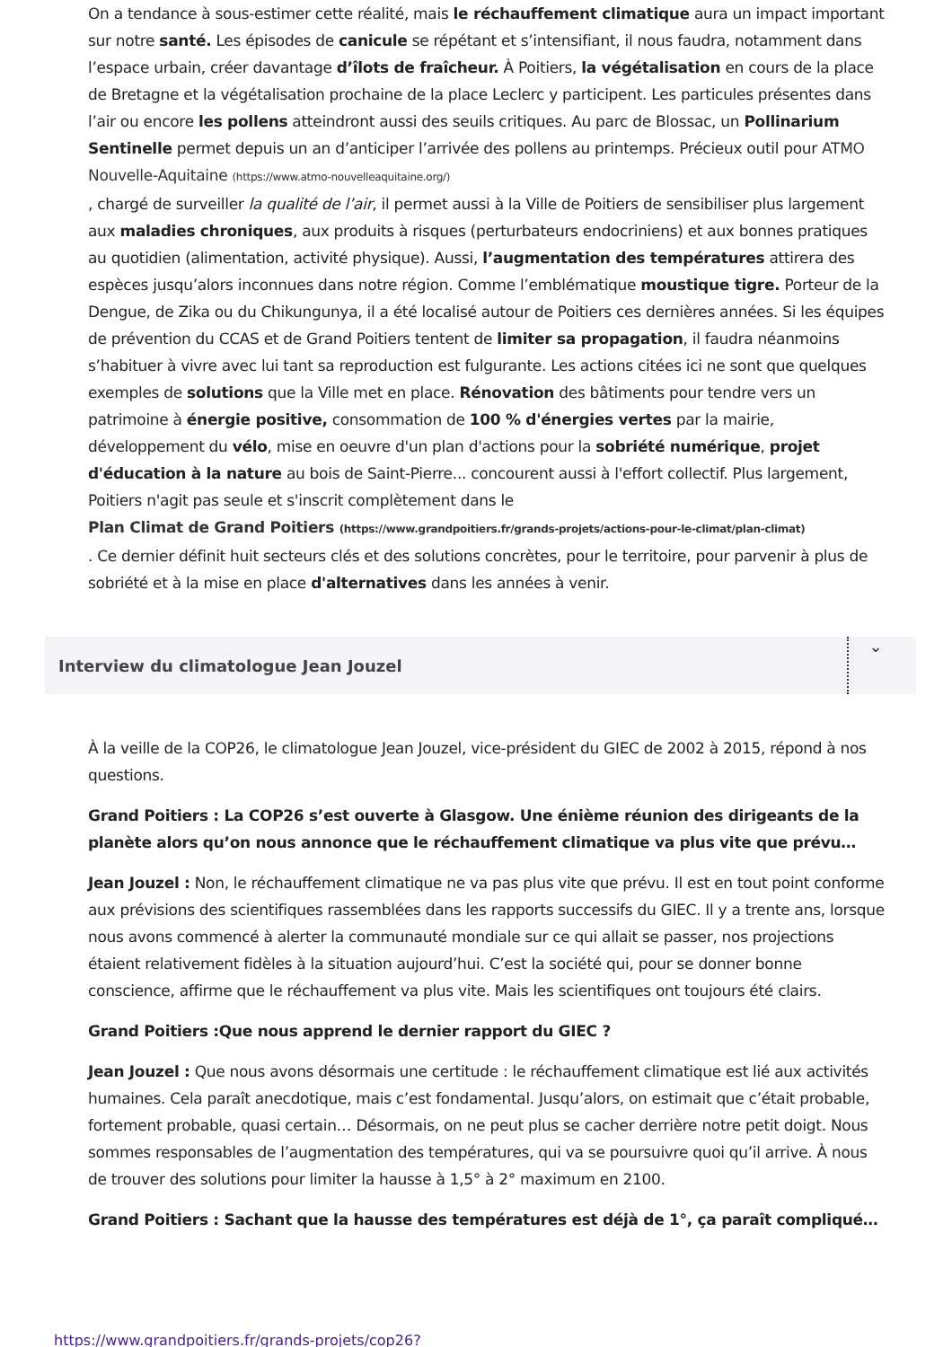On a tendance à sous-estimer cette réalité, mais le réchauffement climatique aura un impact important sur notre santé. Les épisodes de canicule se répétant et s’intensifiant, il nous faudra, notamment dans l’espace urbain, créer davantage d’îlots de fraîcheur. À Poitiers, la végétalisation en cours de la place de Bretagne et la végétalisation prochaine de la place Leclerc y participent. Les particules présentes dans l’air ou encore les pollens atteindront aussi des seuils critiques. Au parc de Blossac, un Pollinarium Sentinelle permet depuis un an d’anticiper l’arrivée des pollens au printemps. Précieux outil pour ATMO Nouvelle-Aquitaine (https://www.atmo-nouvelleaquitaine.org/)
, chargé de surveiller la qualité de l’air, il permet aussi à la Ville de Poitiers de sensibiliser plus largement aux maladies chroniques, aux produits à risques (perturbateurs endocriniens) et aux bonnes pratiques au quotidien (alimentation, activité physique). Aussi, l’augmentation des températures attirera des espèces jusqu’alors inconnues dans notre région. Comme l’emblématique moustique tigre. Porteur de la Dengue, de Zika ou du Chikungunya, il a été localisé autour de Poitiers ces dernières années. Si les équipes de prévention du CCAS et de Grand Poitiers tentent de limiter sa propagation, il faudra néanmoins s’habituer à vivre avec lui tant sa reproduction est fulgurante. Les actions citées ici ne sont que quelques exemples de solutions que la Ville met en place. Rénovation des bâtiments pour tendre vers un patrimoine à énergie positive, consommation de 100 % d'énergies vertes par la mairie, développement du vélo, mise en oeuvre d'un plan d'actions pour la sobriété numérique, projet d'éducation à la nature au bois de Saint-Pierre... concourent aussi à l'effort collectif. Plus largement, Poitiers n'agit pas seule et s'inscrit complètement dans le
Plan Climat de Grand Poitiers (https://www.grandpoitiers.fr/grands-projets/actions-pour-le-climat/plan-climat)
. Ce dernier définit huit secteurs clés et des solutions concrètes, pour le territoire, pour parvenir à plus de sobriété et à la mise en place d'alternatives dans les années à venir.
Interview du climatologue Jean Jouzel
⌄
À la veille de la COP26, le climatologue Jean Jouzel, vice-président du GIEC de 2002 à 2015, répond à nos questions.
Grand Poitiers : La COP26 s’est ouverte à Glasgow. Une énième réunion des dirigeants de la planète alors qu’on nous annonce que le réchauffement climatique va plus vite que prévu…
Jean Jouzel : Non, le réchauffement climatique ne va pas plus vite que prévu. Il est en tout point conforme aux prévisions des scientifiques rassemblées dans les rapports successifs du GIEC. Il y a trente ans, lorsque nous avons commencé à alerter la communauté mondiale sur ce qui allait se passer, nos projections étaient relativement fidèles à la situation aujourd’hui. C’est la société qui, pour se donner bonne conscience, affirme que le réchauffement va plus vite. Mais les scientifiques ont toujours été clairs.
Grand Poitiers :Que nous apprend le dernier rapport du GIEC ?
Jean Jouzel : Que nous avons désormais une certitude : le réchauffement climatique est lié aux activités humaines. Cela paraît anecdotique, mais c’est fondamental. Jusqu’alors, on estimait que c’était probable, fortement probable, quasi certain… Désormais, on ne peut plus se cacher derrière notre petit doigt. Nous sommes responsables de l’augmentation des températures, qui va se poursuivre quoi qu’il arrive. À nous de trouver des solutions pour limiter la hausse à 1,5° à 2° maximum en 2100.
Grand Poitiers : Sachant que la hausse des températures est déjà de 1°, ça paraît compliqué…
https://www.grandpoitiers.fr/grands-projets/cop26?